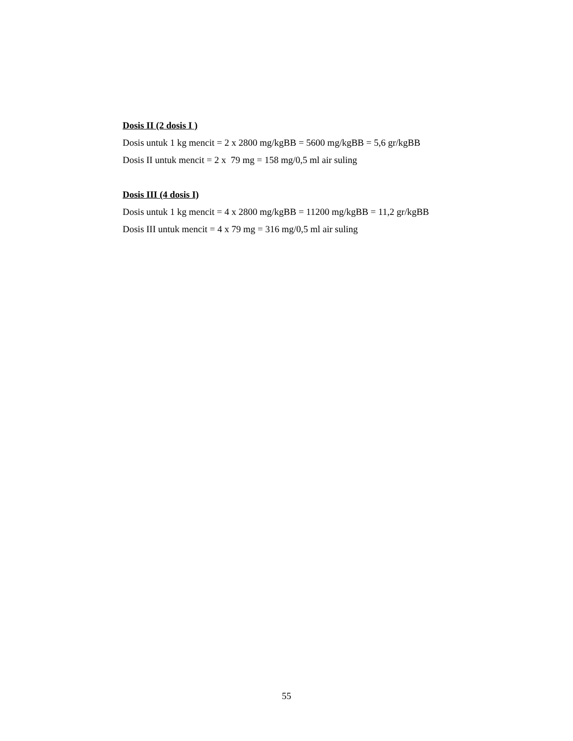Dosis II (2 dosis I )
Dosis untuk 1 kg mencit = 2 x 2800 mg/kgBB = 5600 mg/kgBB = 5,6 gr/kgBB
Dosis II untuk mencit = 2 x 79 mg = 158 mg/0,5 ml air suling
Dosis III (4 dosis I)
Dosis untuk 1 kg mencit = 4 x 2800 mg/kgBB = 11200 mg/kgBB = 11,2 gr/kgBB
Dosis III untuk mencit = 4 x 79 mg = 316 mg/0,5 ml air suling
55